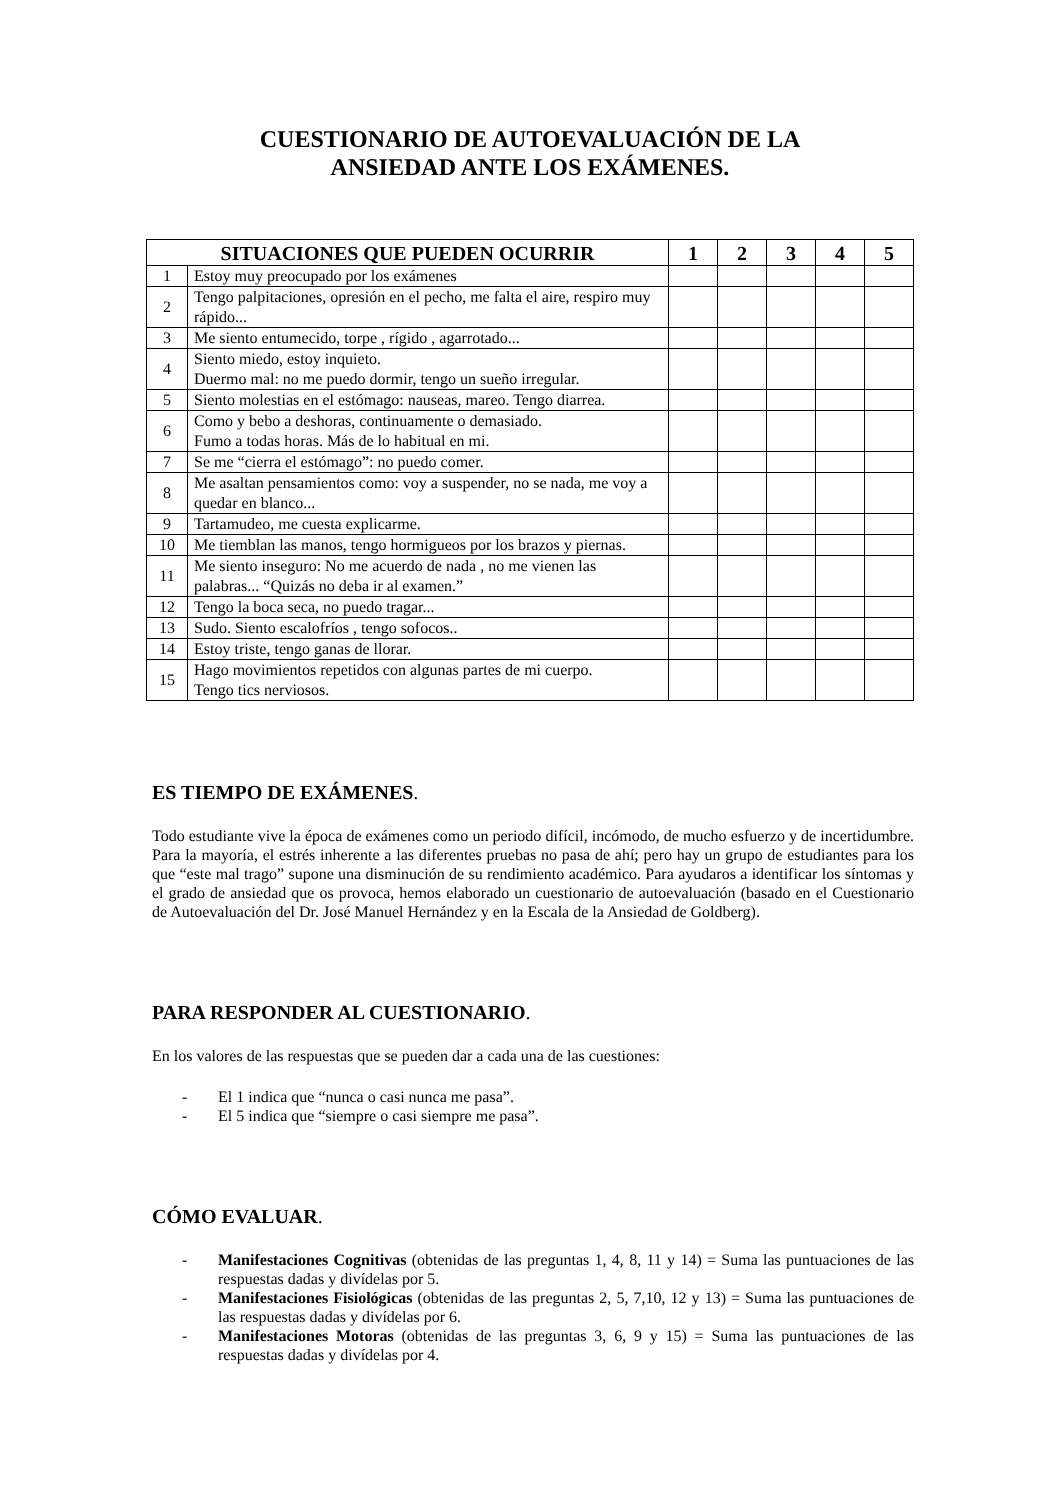CUESTIONARIO DE AUTOEVALUACIÓN DE LA
ANSIEDAD ANTE LOS EXÁMENES.
| SITUACIONES QUE PUEDEN OCURRIR | | 1 | 2 | 3 | 4 | 5 |
| --- | --- | --- | --- | --- | --- | --- |
| 1 | Estoy muy preocupado por los exámenes | | | | | |
| 2 | Tengo palpitaciones, opresión en el pecho, me falta el aire, respiro muy rápido... | | | | | |
| 3 | Me siento entumecido, torpe , rígido , agarrotado... | | | | | |
| 4 | Siento miedo, estoy inquieto. Duermo mal: no me puedo dormir, tengo un sueño irregular. | | | | | |
| 5 | Siento molestias en el estómago: nauseas, mareo. Tengo diarrea. | | | | | |
| 6 | Como y bebo a deshoras, continuamente o demasiado. Fumo a todas horas. Más de lo habitual en mi. | | | | | |
| 7 | Se me “cierra el estómago”: no puedo comer. | | | | | |
| 8 | Me asaltan pensamientos como: voy a suspender, no se nada, me voy a quedar en blanco... | | | | | |
| 9 | Tartamudeo, me cuesta explicarme. | | | | | |
| 10 | Me tiemblan las manos, tengo hormigueos por los brazos y piernas. | | | | | |
| 11 | Me siento inseguro: No me acuerdo de nada , no me vienen las palabras... “Quizás no deba ir al examen.” | | | | | |
| 12 | Tengo la boca seca, no puedo tragar... | | | | | |
| 13 | Sudo. Siento escalofríos , tengo sofocos.. | | | | | |
| 14 | Estoy triste, tengo ganas de llorar. | | | | | |
| 15 | Hago movimientos repetidos con algunas partes de mi cuerpo. Tengo tics nerviosos. | | | | | |
ES TIEMPO DE EXÁMENES.
Todo estudiante vive la época de exámenes como un periodo difícil, incómodo, de mucho esfuerzo y de incertidumbre. Para la mayoría, el estrés inherente a las diferentes pruebas no pasa de ahí; pero hay un grupo de estudiantes para los que “este mal trago” supone una disminución de su rendimiento académico. Para ayudaros a identificar los síntomas y el grado de ansiedad que os provoca, hemos elaborado un cuestionario de autoevaluación (basado en el Cuestionario de Autoevaluación del Dr. José Manuel Hernández y en la Escala de la Ansiedad de Goldberg).
PARA RESPONDER AL CUESTIONARIO.
En los valores de las respuestas que se pueden dar a cada una de las cuestiones:
- El 1 indica que “nunca o casi nunca me pasa”.
- El 5 indica que “siempre o casi siempre me pasa”.
CÓMO EVALUAR.
- Manifestaciones Cognitivas (obtenidas de las preguntas 1, 4, 8, 11 y 14) = Suma las puntuaciones de las respuestas dadas y divídelas por 5.
- Manifestaciones Fisiológicas (obtenidas de las preguntas 2, 5, 7,10, 12 y 13) = Suma las puntuaciones de las respuestas dadas y divídelas por 6.
- Manifestaciones Motoras (obtenidas de las preguntas 3, 6, 9 y 15) = Suma las puntuaciones de las respuestas dadas y divídelas por 4.